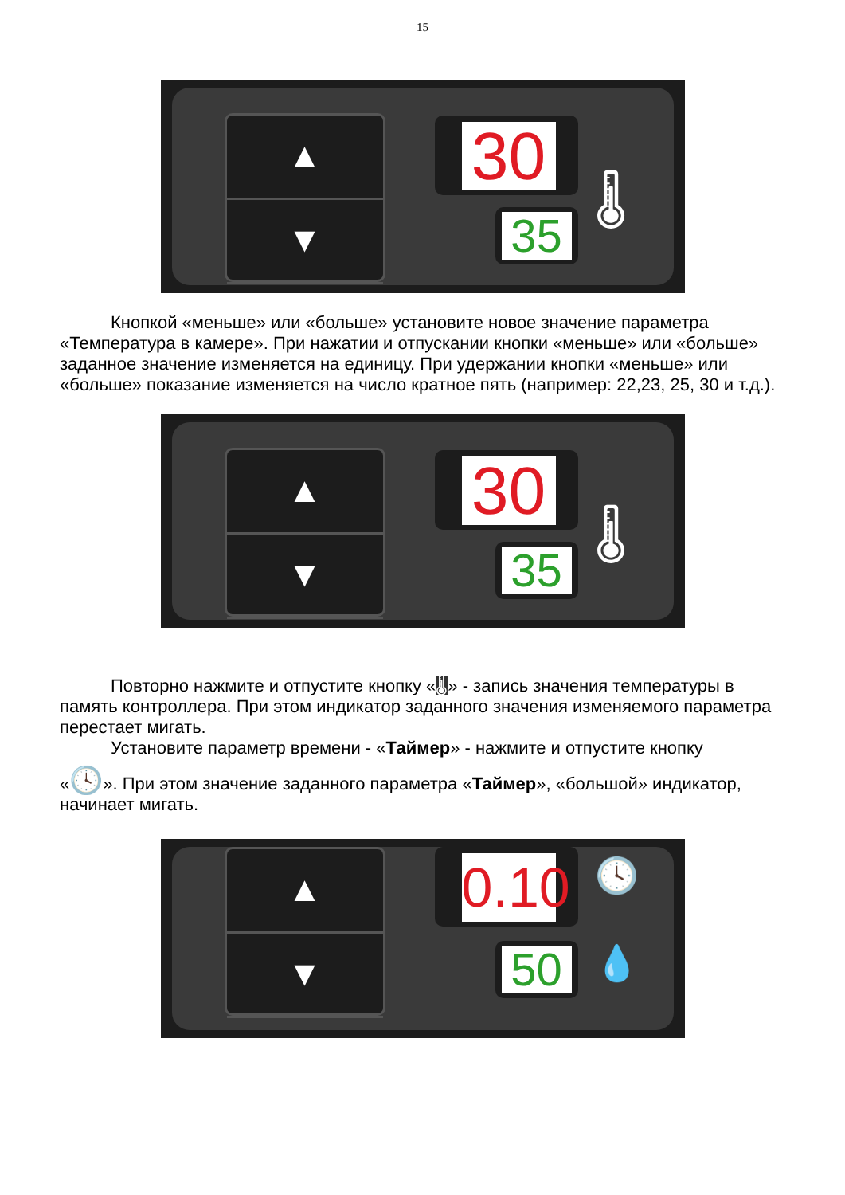15
▲
▼
30
35 🌡
Кнопкой «меньше» или «больше» установите новое значение параметра «Температура в камере». При нажатии и отпускании кнопки «меньше» или «больше» заданное значение изменяется на единицу. При удержании кнопки «меньше» или «больше» показание изменяется на число кратное пять (например: 22,23, 25, 30 и т.д.).
▲
▼
30
35 🌡
Повторно нажмите и отпустите кнопку «🌡» - запись значения температуры в память контроллера. При этом индикатор заданного значения изменяемого параметра перестает мигать.
Установите параметр времени - «Таймер» - нажмите и отпустите кнопку
«🕓». При этом значение заданного параметра «Таймер», «большой» индикатор, начинает мигать.
▲
▼
0.10
50
🕓
💧